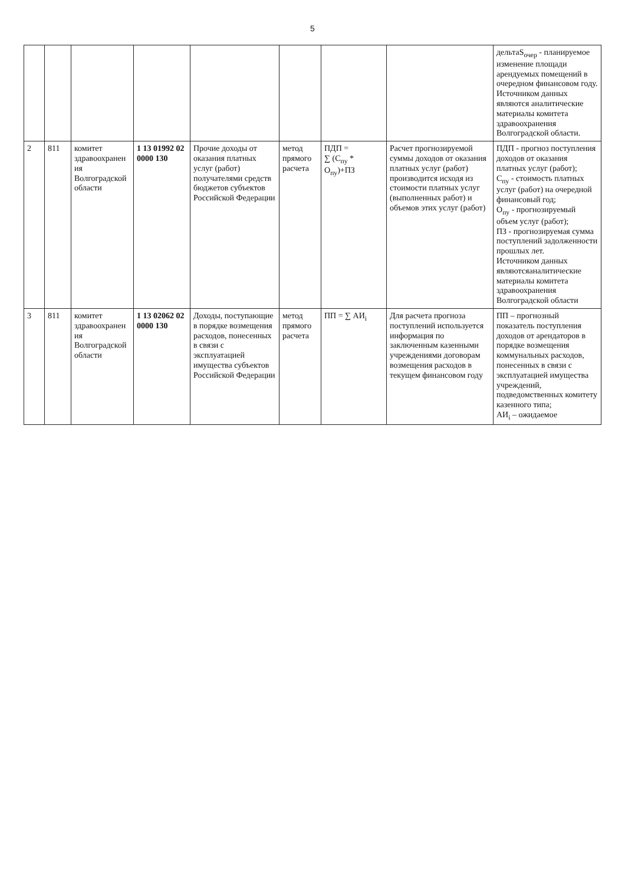5
| | | | | | | | | дельтаS<sub>очер</sub> - планируемое изменение площади арендуемых помещений в очередном финансовом году. Источником данных являются аналитические материалы комитета здравоохранения Волгоградской области. |
| 2 | 811 | комитет здравоохранен ия Волгоградской области | 1 13 01992 02 0000 130 | Прочие доходы от оказания платных услуг (работ) получателями средств бюджетов субъектов Российской Федерации | метод прямого расчета | ПДП = ∑ (С<sub>пу</sub> * О<sub>пу</sub>)+ПЗ | Расчет прогнозируемой суммы доходов от оказания платных услуг (работ) производится исходя из стоимости платных услуг (выполненных работ) и объемов этих услуг (работ) | ПДП - прогноз поступления доходов от оказания платных услуг (работ); С<sub>пу</sub> - стоимость платных услуг (работ) на очередной финансовый год; О<sub>пу</sub> - прогнозируемый объем услуг (работ); ПЗ - прогнозируемая сумма поступлений задолженности прошлых лет. Источником данных являютсяаналитические материалы комитета здравоохранения Волгоградской области |
| 3 | 811 | комитет здравоохранен ия Волгоградской области | 1 13 02062 02 0000 130 | Доходы, поступающие в порядке возмещения расходов, понесенных в связи с эксплуатацией имущества субъектов Российской Федерации | метод прямого расчета | ПП = ∑ АИ<sub>i</sub> | Для расчета прогноза поступлений используется информация по заключенным казенными учреждениями договорам возмещения расходов в текущем финансовом году | ПП – прогнозный показатель поступления доходов от арендаторов в порядке возмещения коммунальных расходов, понесенных в связи с эксплуатацией имущества учреждений, подведомственных комитету казенного типа; АИ<sub>i</sub> – ожидаемое |